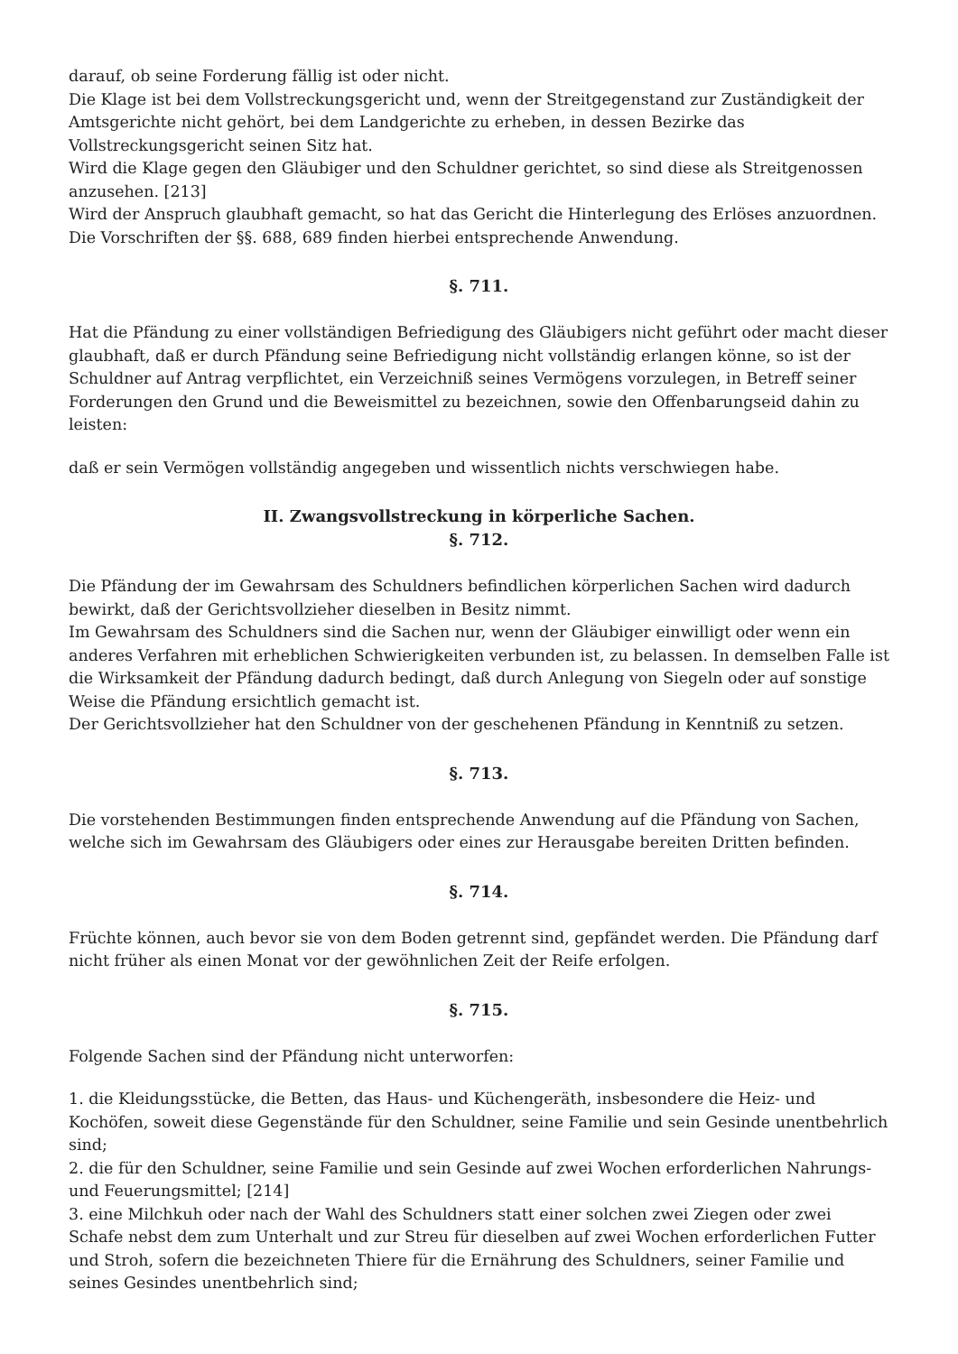darauf, ob seine Forderung fällig ist oder nicht.
Die Klage ist bei dem Vollstreckungsgericht und, wenn der Streitgegenstand zur Zuständigkeit der Amtsgerichte nicht gehört, bei dem Landgerichte zu erheben, in dessen Bezirke das Vollstreckungsgericht seinen Sitz hat.
Wird die Klage gegen den Gläubiger und den Schuldner gerichtet, so sind diese als Streitgenossen anzusehen. [213]
Wird der Anspruch glaubhaft gemacht, so hat das Gericht die Hinterlegung des Erlöses anzuordnen. Die Vorschriften der §§. 688, 689 finden hierbei entsprechende Anwendung.
§. 711.
Hat die Pfändung zu einer vollständigen Befriedigung des Gläubigers nicht geführt oder macht dieser glaubhaft, daß er durch Pfändung seine Befriedigung nicht vollständig erlangen könne, so ist der Schuldner auf Antrag verpflichtet, ein Verzeichniß seines Vermögens vorzulegen, in Betreff seiner Forderungen den Grund und die Beweismittel zu bezeichnen, sowie den Offenbarungseid dahin zu leisten:
daß er sein Vermögen vollständig angegeben und wissentlich nichts verschwiegen habe.
II. Zwangsvollstreckung in körperliche Sachen.
§. 712.
Die Pfändung der im Gewahrsam des Schuldners befindlichen körperlichen Sachen wird dadurch bewirkt, daß der Gerichtsvollzieher dieselben in Besitz nimmt.
Im Gewahrsam des Schuldners sind die Sachen nur, wenn der Gläubiger einwilligt oder wenn ein anderes Verfahren mit erheblichen Schwierigkeiten verbunden ist, zu belassen. In demselben Falle ist die Wirksamkeit der Pfändung dadurch bedingt, daß durch Anlegung von Siegeln oder auf sonstige Weise die Pfändung ersichtlich gemacht ist.
Der Gerichtsvollzieher hat den Schuldner von der geschehenen Pfändung in Kenntniß zu setzen.
§. 713.
Die vorstehenden Bestimmungen finden entsprechende Anwendung auf die Pfändung von Sachen, welche sich im Gewahrsam des Gläubigers oder eines zur Herausgabe bereiten Dritten befinden.
§. 714.
Früchte können, auch bevor sie von dem Boden getrennt sind, gepfändet werden. Die Pfändung darf nicht früher als einen Monat vor der gewöhnlichen Zeit der Reife erfolgen.
§. 715.
Folgende Sachen sind der Pfändung nicht unterworfen:
1. die Kleidungsstücke, die Betten, das Haus- und Küchengeräth, insbesondere die Heiz- und Kochöfen, soweit diese Gegenstände für den Schuldner, seine Familie und sein Gesinde unentbehrlich sind;
2. die für den Schuldner, seine Familie und sein Gesinde auf zwei Wochen erforderlichen Nahrungs- und Feuerungsmittel; [214]
3. eine Milchkuh oder nach der Wahl des Schuldners statt einer solchen zwei Ziegen oder zwei Schafe nebst dem zum Unterhalt und zur Streu für dieselben auf zwei Wochen erforderlichen Futter und Stroh, sofern die bezeichneten Thiere für die Ernährung des Schuldners, seiner Familie und seines Gesindes unentbehrlich sind;